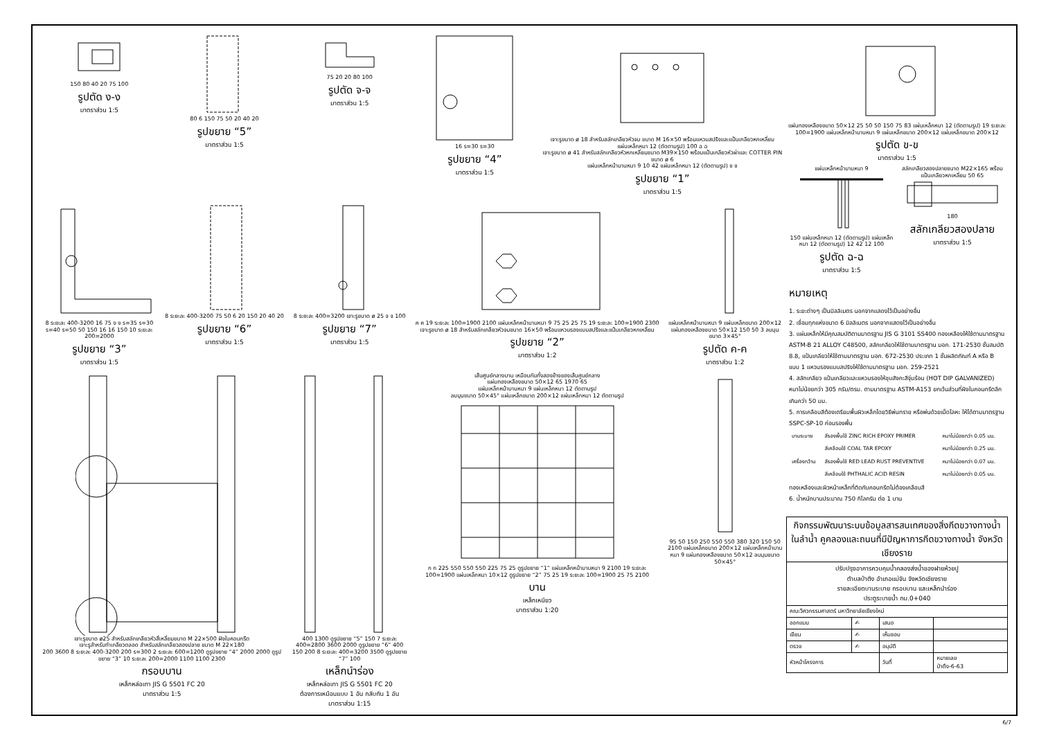150 80 40 20 75 100
รูปตัด ง-ง
มาตราส่วน 1:5
80 6 150 75 50 20 40 20
รูปขยาย “5”
มาตราส่วน 1:5
75 20 20 80 100
รูปตัด จ-จ
มาตราส่วน 1:5
16 ร=30 ร=30
รูปขยาย “4”
มาตราส่วน 1:5
เจาะรูขนาด ø 18 สำหรับสลักเกลียวหัวจม ขนาด M 16×50 พร้อมแหวนสปริงและแป้นเกลียวหกเหลี่ยม
แผ่นเหล็กหนา 12 (ตัดตามรูป) 100 ฉ ฉ
เจาะรูขนาด ø 41 สำหรับสลักเกลียวหัวหกเหลี่ยมขนาด M39×150 พร้อมแป้นเกลียวหัวผ่าและ COTTER PIN ขนาด ø 6
แผ่นเหล็กหน้าบานหนา 9 10 42 แผ่นเหล็กหนา 12 (ตัดตามรูป) ข ข
รูปขยาย “1”
มาตราส่วน 1:5
8 ระยะละ 400-3200 16 75 ง ง ร=35 ร=30 ร=40 ร=50 50 150 16 16 150 10 ระยะละ 200=2000
รูปขยาย “3”
มาตราส่วน 1:5
8 ระยะละ 400-3200 75 50 6 20 150 20 40 20
รูปขยาย “6”
มาตราส่วน 1:5
8 ระยะละ 400=3200 เจาะรูขนาด ø 25 จ จ 100
รูปขยาย “7”
มาตราส่วน 1:5
ค ค 19 ระยะละ 100=1900 2100 แผ่นเหล็กหน้าบานหนา 9 75 25 25 75 19 ระยะละ 100=1900 2300
เจาะรูขนาด ø 18 สำหรับสลักเกลียวหัวจมขนาด 16×50 พร้อมแหวนรองแบบสปริงและแป้นเกลียวหกเหลี่ยม
รูปขยาย “2”
มาตราส่วน 1:2
แผ่นเหล็กหน้าบานหนา 9 แผ่นเหล็กขนาด 200×12 แผ่นทองเหลืองขนาด 50×12 150 50 3 ลบมุมขนาด 3×45°
รูปตัด ค-ค
มาตราส่วน 1:2
เจาะรูขนาด ø25 สำหรับสลักเกลียวหัวสี่เหลี่ยมขนาด M 22×500 ฝังในคอนกรีต
เจาะรูสำหรับทำเกลียวตลอด สำหรับสลักเกลียวสองปลาย ขนาด M 22×180
200 3600 8 ระยะละ 400-3200 200 ร=300 2 ระยะละ 600=1200 ดูรูปขยาย “4” 2000 2000 ดูรูปขยาย “3” 10 ระยะละ 200=2000 1100 1100 2300
กรอบบาน
เหล็กหล่อเทา JIS G 5501 FC 20
มาตราส่วน 1:5
400 1300 ดูรูปขยาย “5” 150 7 ระยะละ 400=2800 3600 2000 ดูรูปขยาย “6” 400 150 200 8 ระยะละ 400=3200 3500 ดูรูปขยาย “7” 100
เหล็กนำร่อง
เหล็กหล่อเทา JIS G 5501 FC 20
ต้องการเหมือนแบบ 1 อัน กลับกัน 1 อัน
มาตราส่วน 1:15
เส้นศูนย์กลางบาน เหมือนกันทั้งสองข้างของเส้นศูนย์กลาง
แผ่นทองเหลืองขนาด 50×12 65 1970 65
แผ่นเหล็กหน้าบานหนา 9 แผ่นเหล็กหนา 12 ตัดตามรูป
ลบมุมขนาด 50×45° แผ่นเหล็กขนาด 200×12 แผ่นเหล็กหนา 12 ตัดตามรูป
ก ก 225 550 550 550 225 75 25 ดูรูปขยาย “1” แผ่นเหล็กหน้าบานหนา 9 2100 19 ระยะละ 100=1900 แผ่นเหล็กหนา 10×12 ดูรูปขยาย “2” 75 25 19 ระยะละ 100=1900 25 75 2100
บาน
เหล็กเหนียว
มาตราส่วน 1:20
95 50 150 250 550 550 380 320 150 50 2100 แผ่นเหล็กขนาด 200×12 แผ่นเหล็กหน้าบานหนา 9 แผ่นทองเหลืองขนาด 50×12 ลบมุมขนาด 50×45°
แผ่นทองเหลืองขนาด 50×12 25 50 50 150 75 83 แผ่นเหล็กหนา 12 (ตัดตามรูป) 19 ระยะละ 100=1900 แผ่นเหล็กหน้าบานหนา 9 แผ่นเหล็กขนาด 200×12 แผ่นเหล็กขนาด 200×12
รูปตัด ข-ข
มาตราส่วน 1:5
แผ่นเหล็กหน้าบานหนา 9
150 แผ่นเหล็กหนา 12 (ตัดตามรูป) แผ่นเหล็กหนา 12 (ตัดตามรูป) 12 42 12 100
รูปตัด ฉ-ฉ
มาตราส่วน 1:5
สลักเกลียวสองปลายขนาด M22×165 พร้อมแป้นเกลียวหกเหลี่ยม 50 65
180
สลักเกลียวสองปลาย
มาตราส่วน 1:5
หมายเหตุ
1. ระยะต่างๆ เป็นมิลลิเมตร นอกจากแสดงไว้เป็นอย่างอื่น
2. เชื่อมทุกแห่งขนาด 6 มิลลิเมตร นอกจากแสดงไว้เป็นอย่างอื่น
3. แผ่นเหล็กให้มีคุณสมบัติตามมาตรฐาน JIS G 3101 SS400 ทองเหลืองให้ใช้ตามมาตรฐาน ASTM-B 21 ALLOY C48500, สลักเกลียวให้ใช้ตามมาตรฐาน มอก. 171-2530 ชั้นสมบัติ 8.8, แป้นเกลียวให้ใช้ตามมาตรฐาน มอก. 672-2530 ประเภท 1 ชั้นผลิตภัณฑ์ A หรือ B แบบ 1 แหวนรองแบบสปริงให้ใช้ตามมาตรฐาน มอก. 259-2521
4. สลักเกลียว แป้นเกลียวและแหวนรองให้ชุบสังกะสีจุ่มร้อน (HOT DIP GALVANIZED) หนาไม่น้อยกว่า 305 กรัม/ตรม. ตามมาตรฐาน ASTM-A153 ยกเว้นส่วนที่ฝังในคอนกรีตลึกเกินกว่า 50 มม.
5. การเคลือบสีต้องเตรียมพื้นผิวเหล็กโดยวิธีพ่นทราย หรือพ่นด้วยเม็ดโลหะ ให้ได้ตามมาตรฐาน SSPC-SP-10 ก่อนรองพื้น
| บานระบาย | สีรองพื้นใช้ ZINC RICH EPOXY PRIMER | หนาไม่น้อยกว่า 0.05 มม. |
| | สีเคลือบใช้ COAL TAR EPOXY | หนาไม่น้อยกว่า 0.25 มม. |
| เครื่องกว้าน | สีรองพื้นใช้ RED LEAD RUST PREVENTIVE | หนาไม่น้อยกว่า 0.07 มม. |
| | สีเคลือบใช้ PHTHALIC ACID RESIN | หนาไม่น้อยกว่า 0.05 มม. |
ทองเหลืองและผิวหน้าเหล็กที่ติดกับคอนกรีตไม่ต้องเคลือบสี
6. น้ำหนักบานประมาณ 750 กิโลกรัม ต่อ 1 บาน
| กิจกรรมพัฒนาระบบข้อมูลสารสนเทศของสิ่งกีดขวางทางน้ำในลำน้ำ คูคลองและถนนที่มีปัญหาการกีดขวางทางน้ำ จังหวัดเชียงราย | | | |
| ปรับปรุงอาคารควบคุมน้ำคลองส่งน้ำของฝายห้วยปู ตำบลป่าตึง อำเภอแม่จัน จังหวัดเชียงราย รายละเอียดบานระบาย กรอบบาน และเหล็กนำร่อง ประตูระบายน้ำ กม.0+040 | | | |
| คณะวิศวกรรมศาสตร์ มหาวิทยาลัยเชียงใหม่ | | | |
| ออกแบบ | ✍ | เสนอ | |
| เขียน | ✍ | เห็นชอบ | |
| ตรวจ | ✍ | อนุมัติ | |
| หัวหน้าโครงการ | | วันที่ | หมายเลข ป่าตึง-6-63 |
6/7